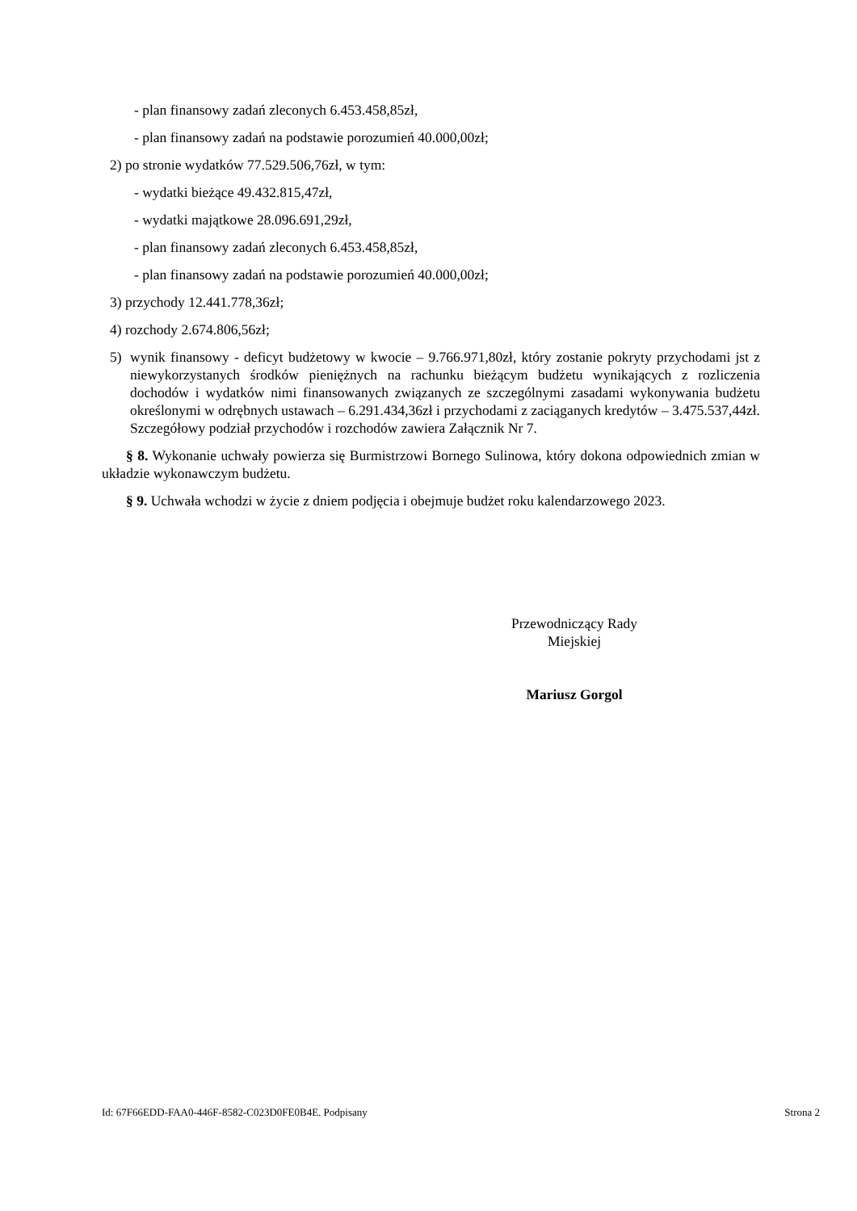- plan finansowy zadań zleconych 6.453.458,85zł,
- plan finansowy zadań na podstawie porozumień 40.000,00zł;
2) po stronie wydatków 77.529.506,76zł, w tym:
- wydatki bieżące 49.432.815,47zł,
- wydatki majątkowe 28.096.691,29zł,
- plan finansowy zadań zleconych 6.453.458,85zł,
- plan finansowy zadań na podstawie porozumień 40.000,00zł;
3) przychody 12.441.778,36zł;
4) rozchody 2.674.806,56zł;
5) wynik finansowy - deficyt budżetowy w kwocie – 9.766.971,80zł, który zostanie pokryty przychodami jst z niewykorzystanych środków pieniężnych na rachunku bieżącym budżetu wynikających z rozliczenia dochodów i wydatków nimi finansowanych związanych ze szczególnymi zasadami wykonywania budżetu określonymi w odrębnych ustawach – 6.291.434,36zł i przychodami z zaciąganych kredytów – 3.475.537,44zł. Szczegółowy podział przychodów i rozchodów zawiera Załącznik Nr 7.
§ 8. Wykonanie uchwały powierza się Burmistrzowi Bornego Sulinowa, który dokona odpowiednich zmian w układzie wykonawczym budżetu.
§ 9. Uchwała wchodzi w życie z dniem podjęcia i obejmuje budżet roku kalendarzowego 2023.
Przewodniczący Rady
Miejskiej
Mariusz Gorgol
Id: 67F66EDD-FAA0-446F-8582-C023D0FE0B4E. Podpisany Strona 2